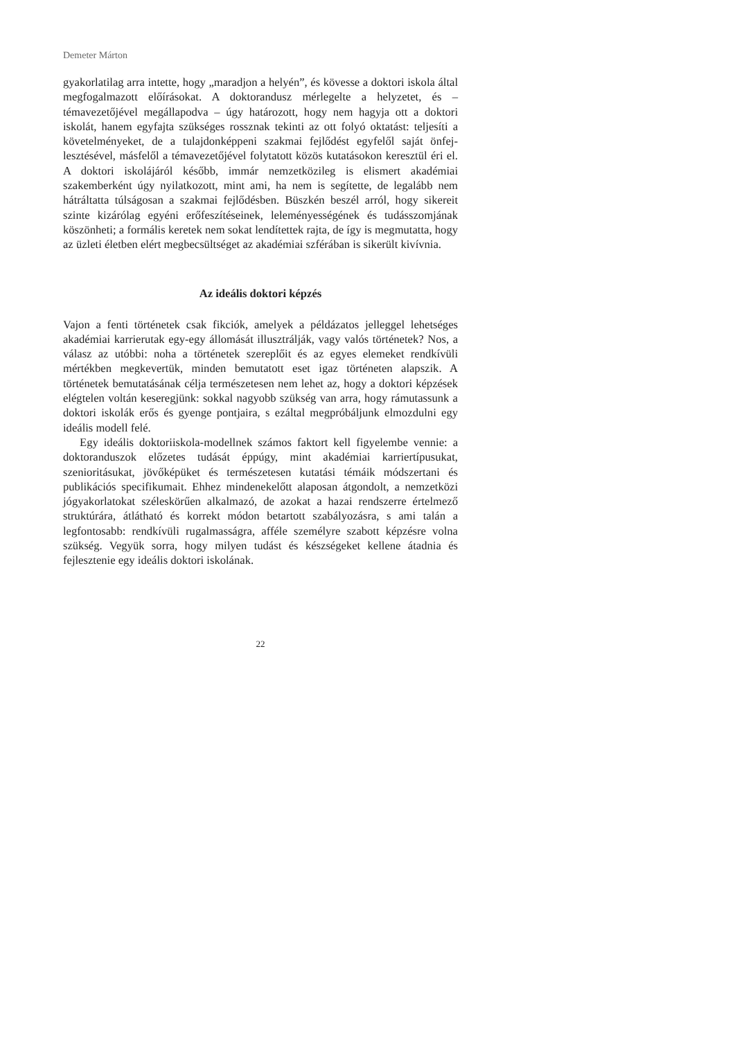Demeter Márton
gyakorlatilag arra intette, hogy „maradjon a helyén”, és kövesse a doktori iskola által megfogalmazott előírásokat. A doktorandusz mérlegelte a helyzetet, és – témavezetőjével megállapodva – úgy határozott, hogy nem hagyja ott a doktori iskolát, hanem egyfajta szükséges rossznak tekinti az ott folyó oktatást: teljesíti a követelményeket, de a tulajdonképpeni szakmai fejlődést egyfelől saját önfej­lesztésével, másfelől a témavezetőjével folytatott közös kutatásokon keresztül éri el. A doktori iskolájáról később, immár nemzetközileg is elismert akadémiai szakemberként úgy nyilatkozott, mint ami, ha nem is segítette, de legalább nem hátráltatta túlságosan a szakmai fejlődésben. Büszkén beszél arról, hogy sikereit szinte kizárólag egyéni erőfeszítéseinek, leleményességének és tudásszomjának köszönheti; a formális keretek nem sokat lendítettek rajta, de így is megmutatta, hogy az üzleti életben elért megbecsültséget az akadémiai szférában is sikerült kivívnia.
Az ideális doktori képzés
Vajon a fenti történetek csak fikciók, amelyek a példázatos jelleggel lehetséges akadémiai karrierutak egy-egy állomását illusztrálják, vagy valós történetek? Nos, a válasz az utóbbi: noha a történetek szereplőit és az egyes elemeket rend­kívüli mértékben megkevertük, minden bemutatott eset igaz történeten alapszik. A történetek bemutatásának célja természetesen nem lehet az, hogy a doktori képzések elégtelen voltán keseregjünk: sokkal nagyobb szükség van arra, hogy rámutassunk a doktori iskolák erős és gyenge pontjaira, s ezáltal megpróbáljunk elmozdulni egy ideális modell felé.
Egy ideális doktoriiskola-modellnek számos faktort kell figyelembe vennie: a doktoranduszok előzetes tudását éppúgy, mint akadémiai karriertípusukat, szenioritásukat, jövőképüket és természetesen kutatási témáik módszertani és publikációs specifikumait. Ehhez mindenekelőtt alaposan átgondolt, a nem­zetközi jógyakorlatokat széleskörűen alkalmazó, de azokat a hazai rendszerre értelmező struktúrára, átlátható és korrekt módon betartott szabályozásra, s ami talán a legfontosabb: rendkívüli rugalmasságra, afféle személyre szabott képzésre volna szükség. Vegyük sorra, hogy milyen tudást és készségeket kellene átadnia és fejlesztenie egy ideális doktori iskolának.
22